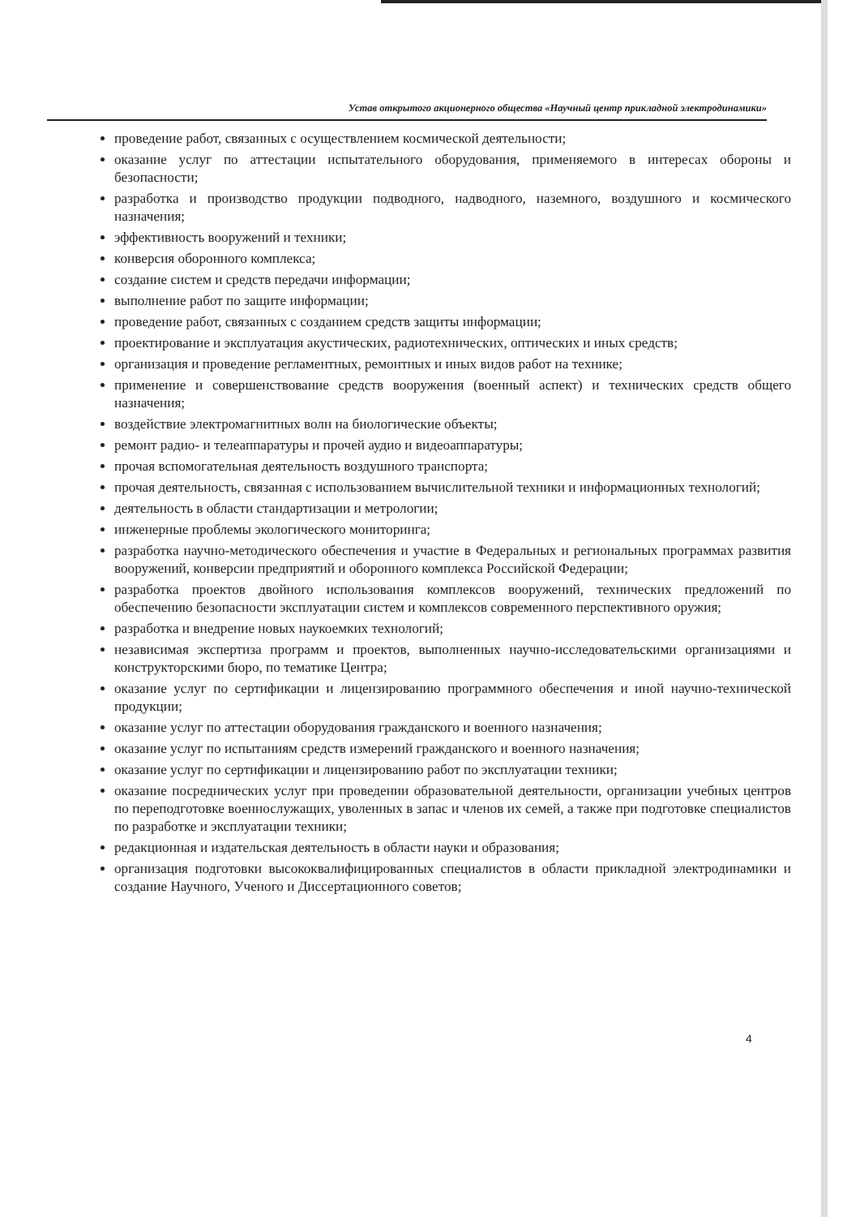Устав открытого акционерного общества «Научный центр прикладной электродинамики»
проведение работ, связанных с осуществлением космической деятельности;
оказание услуг по аттестации испытательного оборудования, применяемого в интересах обороны и безопасности;
разработка и производство продукции подводного, надводного, наземного, воздушного и космического назначения;
эффективность вооружений и техники;
конверсия оборонного комплекса;
создание систем и средств передачи информации;
выполнение работ по защите информации;
проведение работ, связанных с созданием средств защиты информации;
проектирование и эксплуатация акустических, радиотехнических, оптических и иных средств;
организация и проведение регламентных, ремонтных и иных видов работ на технике;
применение и совершенствование средств вооружения (военный аспект) и технических средств общего назначения;
воздействие электромагнитных волн на биологические объекты;
ремонт радио- и телеаппаратуры и прочей аудио и видеоаппаратуры;
прочая вспомогательная деятельность воздушного транспорта;
прочая деятельность, связанная с использованием вычислительной техники и информационных технологий;
деятельность в области стандартизации и метрологии;
инженерные проблемы экологического мониторинга;
разработка научно-методического обеспечения и участие в Федеральных и региональных программах развития вооружений, конверсии предприятий и оборонного комплекса Российской Федерации;
разработка проектов двойного использования комплексов вооружений, технических предложений по обеспечению безопасности эксплуатации систем и комплексов современного перспективного оружия;
разработка и внедрение новых наукоемких технологий;
независимая экспертиза программ и проектов, выполненных научно-исследовательскими организациями и конструкторскими бюро, по тематике Центра;
оказание услуг по сертификации и лицензированию программного обеспечения и иной научно-технической продукции;
оказание услуг по аттестации оборудования гражданского и военного назначения;
оказание услуг по испытаниям средств измерений гражданского и военного назначения;
оказание услуг по сертификации и лицензированию работ по эксплуатации техники;
оказание посреднических услуг при проведении образовательной деятельности, организации учебных центров по переподготовке военнослужащих, уволенных в запас и членов их семей, а также при подготовке специалистов по разработке и эксплуатации техники;
редакционная и издательская деятельность в области науки и образования;
организация подготовки высококвалифицированных специалистов в области прикладной электродинамики и создание Научного, Ученого и Диссертационного советов;
4